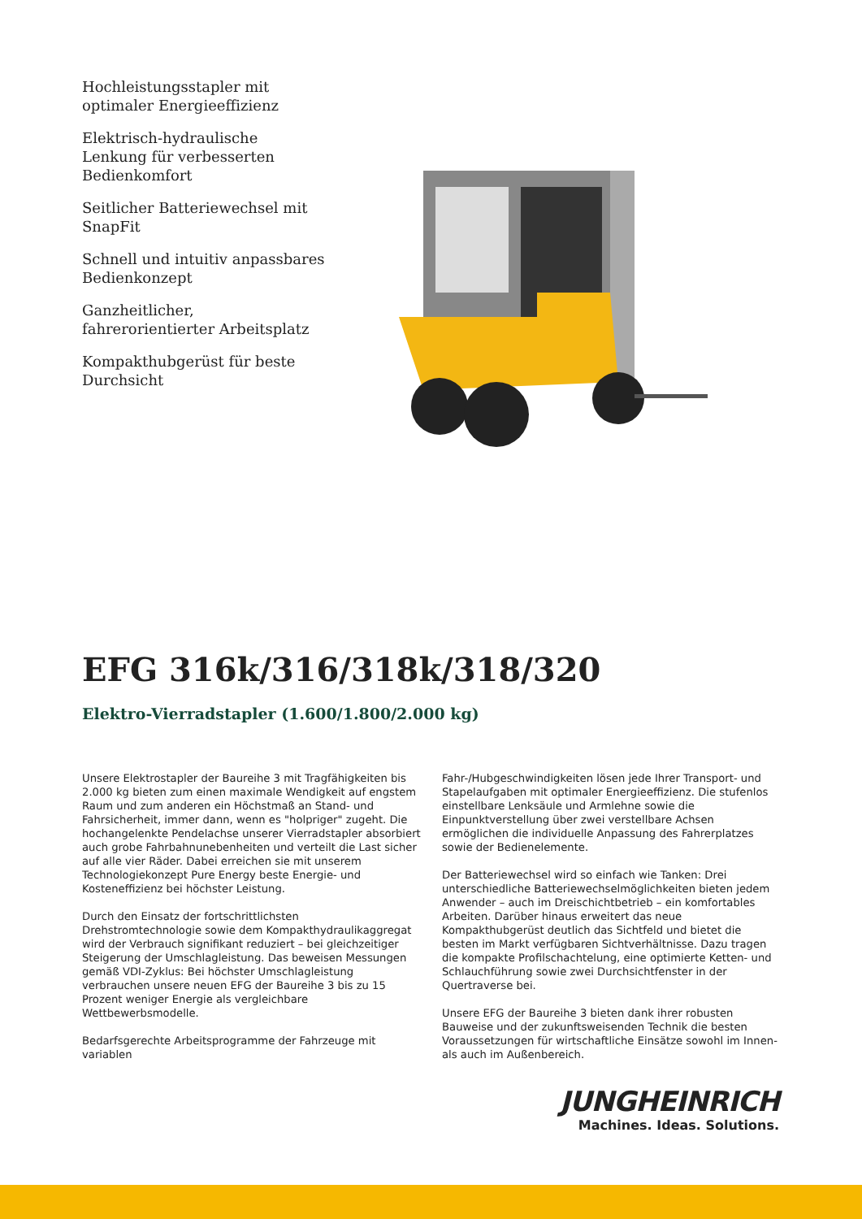Hochleistungsstapler mit optimaler Energieeffizienz
Elektrisch-hydraulische Lenkung für verbesserten Bedienkomfort
Seitlicher Batteriewechsel mit SnapFit
Schnell und intuitiv anpassbares Bedienkonzept
Ganzheitlicher, fahrerorientierter Arbeitsplatz
Kompakthubgerüst für beste Durchsicht
EFG 316k/316/318k/318/320
Elektro-Vierradstapler (1.600/1.800/2.000 kg)
Unsere Elektrostapler der Baureihe 3 mit Tragfähigkeiten bis 2.000 kg bieten zum einen maximale Wendigkeit auf engstem Raum und zum anderen ein Höchstmaß an Stand- und Fahrsicherheit, immer dann, wenn es "holpriger" zugeht. Die hochangelenkte Pendelachse unserer Vierradstapler absorbiert auch grobe Fahrbahnunebenheiten und verteilt die Last sicher auf alle vier Räder. Dabei erreichen sie mit unserem Technologiekonzept Pure Energy beste Energie- und Kosteneffizienz bei höchster Leistung.
Durch den Einsatz der fortschrittlichsten Drehstromtechnologie sowie dem Kompakthydraulikaggregat wird der Verbrauch signifikant reduziert – bei gleichzeitiger Steigerung der Umschlagleistung. Das beweisen Messungen gemäß VDI-Zyklus: Bei höchster Umschlagleistung verbrauchen unsere neuen EFG der Baureihe 3 bis zu 15 Prozent weniger Energie als vergleichbare Wettbewerbsmodelle.
Bedarfsgerechte Arbeitsprogramme der Fahrzeuge mit variablen
Fahr-/Hubgeschwindigkeiten lösen jede Ihrer Transport- und Stapelaufgaben mit optimaler Energieeffizienz. Die stufenlos einstellbare Lenksäule und Armlehne sowie die Einpunktverstellung über zwei verstellbare Achsen ermöglichen die individuelle Anpassung des Fahrerplatzes sowie der Bedienelemente.
Der Batteriewechsel wird so einfach wie Tanken: Drei unterschiedliche Batteriewechselmöglichkeiten bieten jedem Anwender – auch im Dreischichtbetrieb – ein komfortables Arbeiten. Darüber hinaus erweitert das neue Kompakthubgerüst deutlich das Sichtfeld und bietet die besten im Markt verfügbaren Sichtverhältnisse. Dazu tragen die kompakte Profilschachtelung, eine optimierte Ketten- und Schlauchführung sowie zwei Durchsichtfenster in der Quertraverse bei.
Unsere EFG der Baureihe 3 bieten dank ihrer robusten Bauweise und der zukunftsweisenden Technik die besten Voraussetzungen für wirtschaftliche Einsätze sowohl im Innen- als auch im Außenbereich.
JUNGHEINRICH
Machines. Ideas. Solutions.